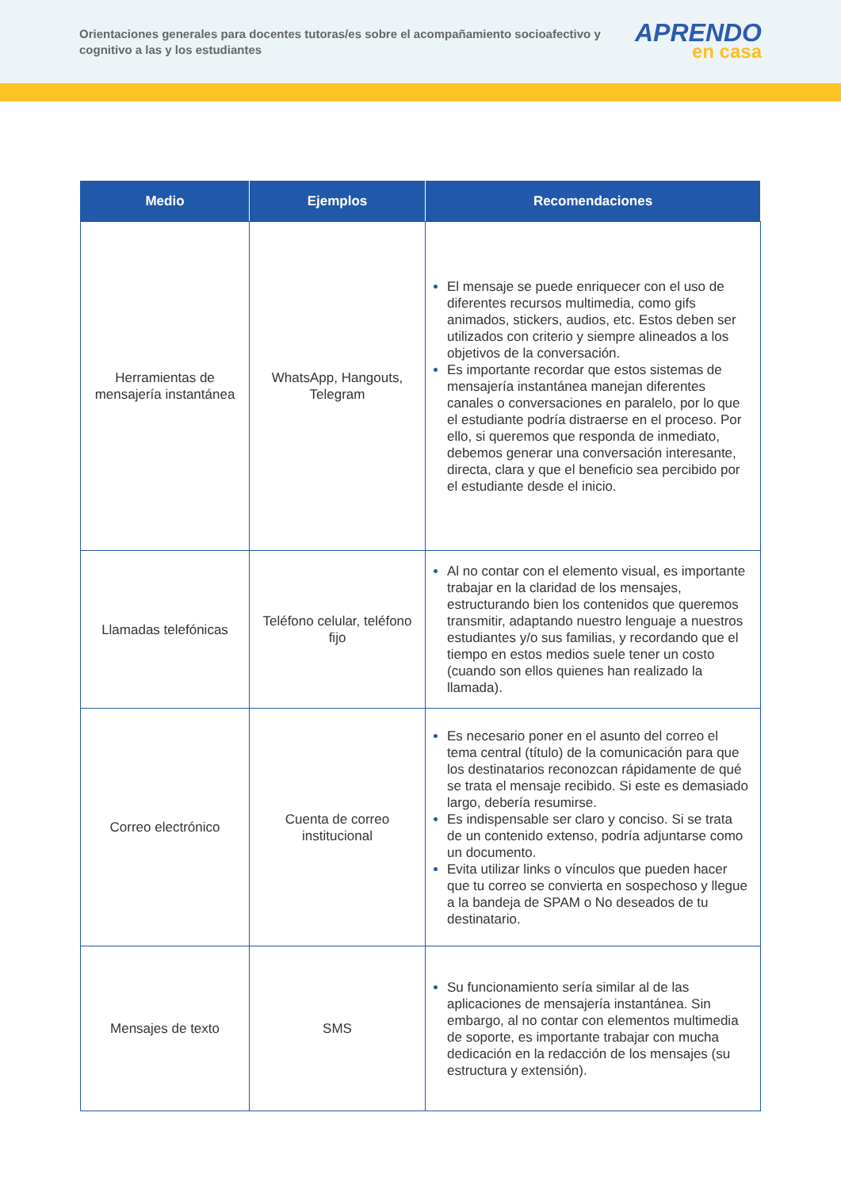Orientaciones generales para docentes tutoras/es sobre el acompañamiento socioafectivo y cognitivo a las y los estudiantes
APRENDO
en casa
| Medio | Ejemplos | Recomendaciones |
| --- | --- | --- |
| Herramientas de mensajería instantánea | WhatsApp, Hangouts, Telegram | El mensaje se puede enriquecer con el uso de diferentes recursos multimedia, como gifs animados, stickers, audios, etc. Estos deben ser utilizados con criterio y siempre alineados a los objetivos de la conversación. Es importante recordar que estos sistemas de mensajería instantánea manejan diferentes canales o conversaciones en paralelo, por lo que el estudiante podría distraerse en el proceso. Por ello, si queremos que responda de inmediato, debemos generar una conversación interesante, directa, clara y que el beneficio sea percibido por el estudiante desde el inicio. |
| Llamadas telefónicas | Teléfono celular, teléfono fijo | Al no contar con el elemento visual, es importante trabajar en la claridad de los mensajes, estructurando bien los contenidos que queremos transmitir, adaptando nuestro lenguaje a nuestros estudiantes y/o sus familias, y recordando que el tiempo en estos medios suele tener un costo (cuando son ellos quienes han realizado la llamada). |
| Correo electrónico | Cuenta de correo institucional | Es necesario poner en el asunto del correo el tema central (título) de la comunicación para que los destinatarios reconozcan rápidamente de qué se trata el mensaje recibido. Si este es demasiado largo, debería resumirse. Es indispensable ser claro y conciso. Si se trata de un contenido extenso, podría adjuntarse como un documento. Evita utilizar links o vínculos que pueden hacer que tu correo se convierta en sospechoso y llegue a la bandeja de SPAM o No deseados de tu destinatario. |
| Mensajes de texto | SMS | Su funcionamiento sería similar al de las aplicaciones de mensajería instantánea. Sin embargo, al no contar con elementos multimedia de soporte, es importante trabajar con mucha dedicación en la redacción de los mensajes (su estructura y extensión). |